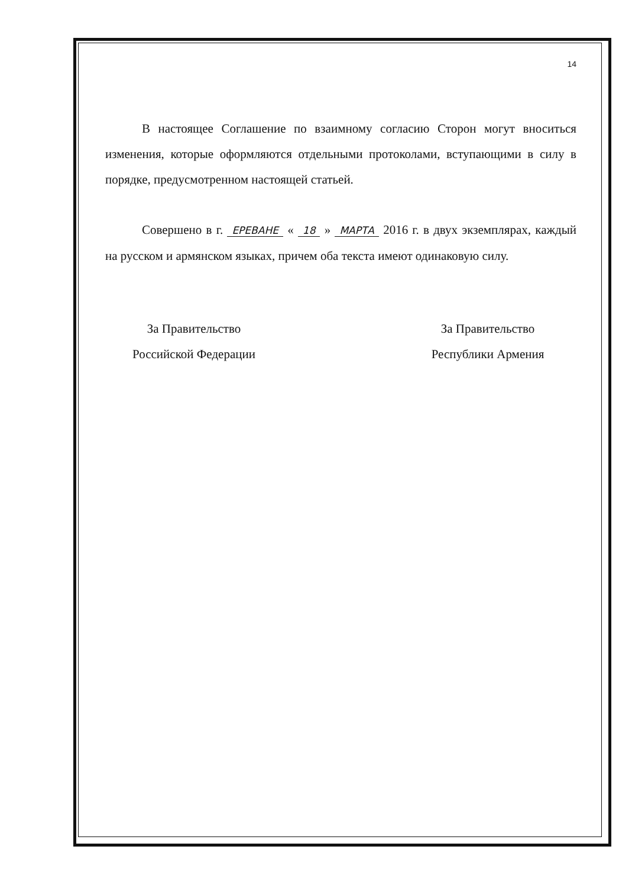14
В настоящее Соглашение по взаимному согласию Сторон могут вноситься изменения, которые оформляются отдельными протоколами, вступающими в силу в порядке, предусмотренном настоящей статьей.
Совершено в г. ЕРЕВАНЕ « 18 » МАРТА 2016 г. в двух экземплярах, каждый на русском и армянском языках, причем оба текста имеют одинаковую силу.
За Правительство
Российской Федерации
За Правительство
Республики Армения